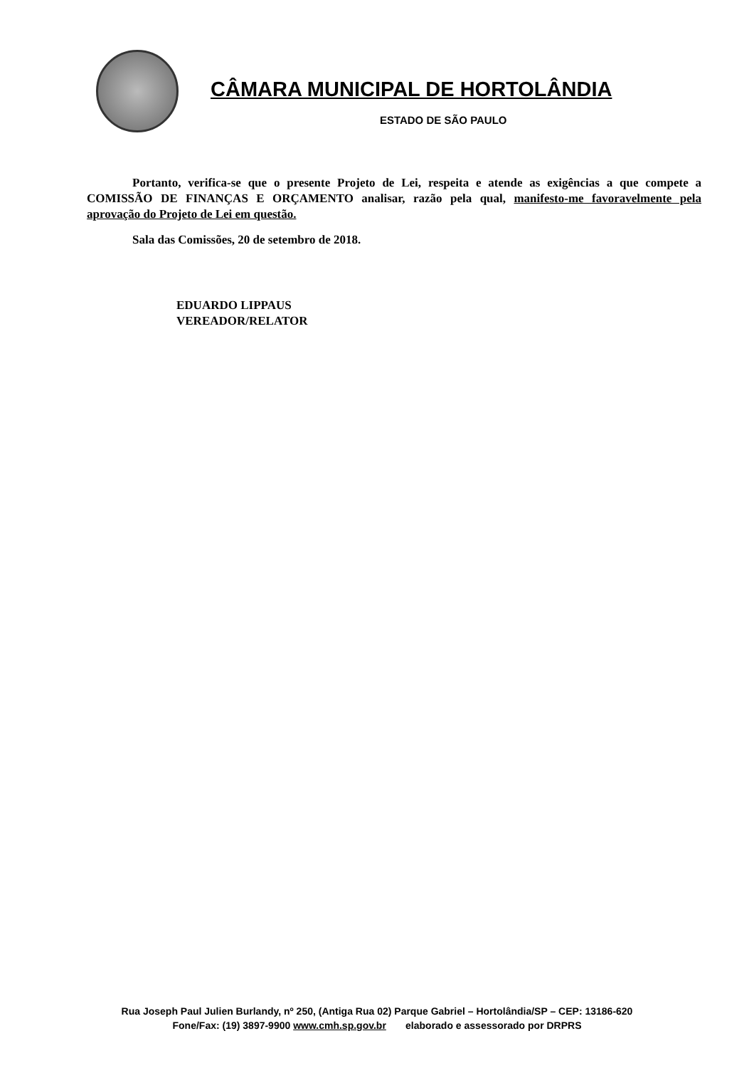CÂMARA MUNICIPAL DE HORTOLÂNDIA
ESTADO DE SÃO PAULO
Portanto, verifica-se que o presente Projeto de Lei, respeita e atende as exigências a que compete a COMISSÃO DE FINANÇAS E ORÇAMENTO analisar, razão pela qual, manifesto-me favoravelmente pela aprovação do Projeto de Lei em questão.
Sala das Comissões, 20 de setembro de 2018.
EDUARDO LIPPAUS
VEREADOR/RELATOR
Rua Joseph Paul Julien Burlandy, nº 250, (Antiga Rua 02) Parque Gabriel – Hortolândia/SP – CEP: 13186-620
Fone/Fax: (19) 3897-9900 www.cmh.sp.gov.br elaborado e assessorado por DRPRS